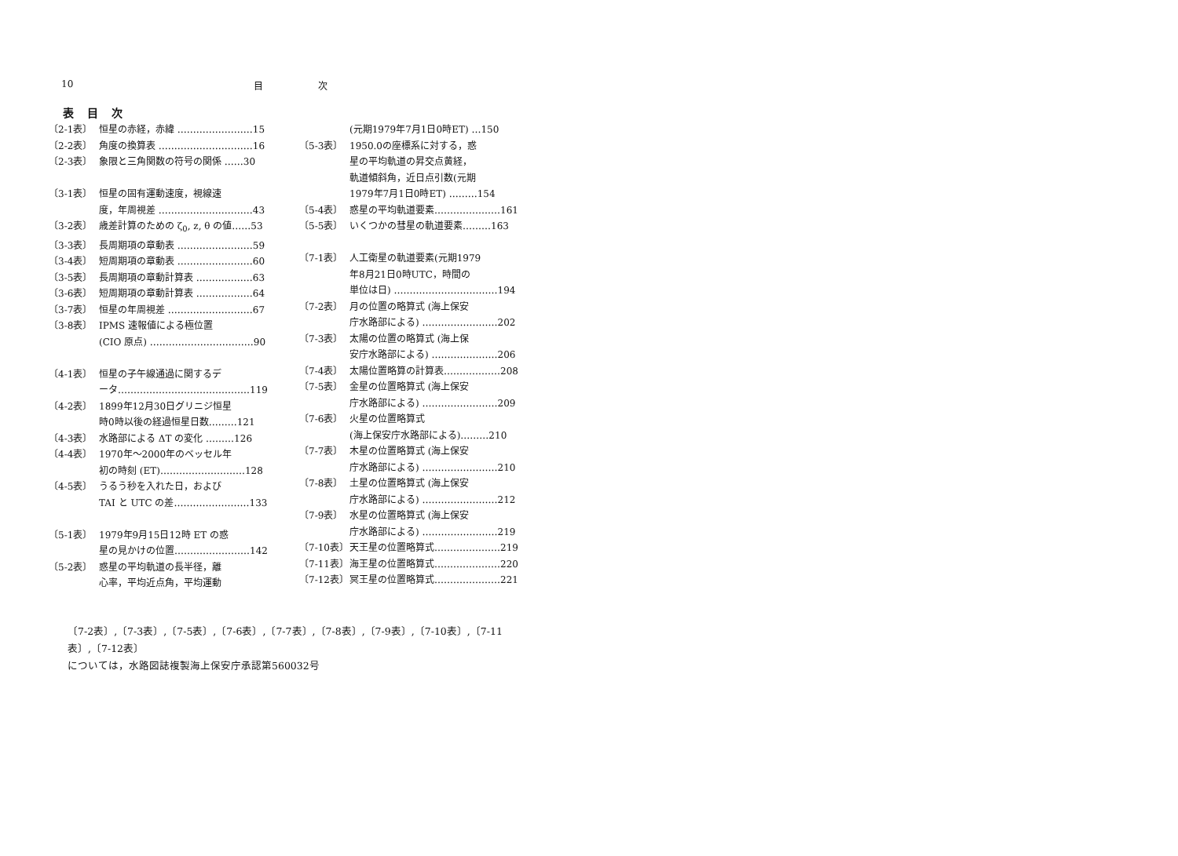10 目 次
表 目 次
〔2-1表〕 恒星の赤経，赤緯 ……………………15
〔2-2表〕 角度の換算表 …………………………16
〔2-3表〕 象限と三角関数の符号の関係 ……30
〔3-1表〕 恒星の固有運動速度，視線速
度，年周視差 …………………………43
〔3-2表〕 歳差計算のための ζ<sub>0</sub>, z, θ の値……53
〔3-3表〕 長周期項の章動表 ……………………59
〔3-4表〕 短周期項の章動表 ……………………60
〔3-5表〕 長周期項の章動計算表 ………………63
〔3-6表〕 短周期項の章動計算表 ………………64
〔3-7表〕 恒星の年周視差 ………………………67
〔3-8表〕 IPMS 速報値による極位置
(CIO 原点) ……………………………90
〔4-1表〕 恒星の子午線通過に関するデ
ータ……………………………………119
〔4-2表〕 1899年12月30日グリニジ恒星
時0時以後の経過恒星日数………121
〔4-3表〕 水路部による ΔT の変化 ………126
〔4-4表〕 1970年～2000年のベッセル年
初の時刻 (ET)………………………128
〔4-5表〕 うるう秒を入れた日，および
TAI と UTC の差……………………133
〔5-1表〕 1979年9月15日12時 ET の惑
星の見かけの位置……………………142
〔5-2表〕 惑星の平均軌道の長半径，離
心率，平均近点角，平均運動
(元期1979年7月1日0時ET) …150
〔5-3表〕 1950.0の座標系に対する，惑
星の平均軌道の昇交点黄経，
軌道傾斜角，近日点引数(元期
1979年7月1日0時ET) ………154
〔5-4表〕 惑星の平均軌道要素…………………161
〔5-5表〕 いくつかの彗星の軌道要素………163
〔7-1表〕 人工衛星の軌道要素(元期1979
年8月21日0時UTC，時間の
単位は日) ……………………………194
〔7-2表〕 月の位置の略算式 (海上保安
庁水路部による) ……………………202
〔7-3表〕 太陽の位置の略算式 (海上保
安庁水路部による) …………………206
〔7-4表〕 太陽位置略算の計算表………………208
〔7-5表〕 金星の位置略算式 (海上保安
庁水路部による) ……………………209
〔7-6表〕 火星の位置略算式
(海上保安庁水路部による)………210
〔7-7表〕 木星の位置略算式 (海上保安
庁水路部による) ……………………210
〔7-8表〕 土星の位置略算式 (海上保安
庁水路部による) ……………………212
〔7-9表〕 水星の位置略算式 (海上保安
庁水路部による) ……………………219
〔7-10表〕 天王星の位置略算式…………………219
〔7-11表〕 海王星の位置略算式…………………220
〔7-12表〕 冥王星の位置略算式…………………221
〔7-2表〕,〔7-3表〕,〔7-5表〕,〔7-6表〕,〔7-7表〕,〔7-8表〕,〔7-9表〕,〔7-10表〕,〔7-11表〕,〔7-12表〕
については，水路図誌複製海上保安庁承認第560032号